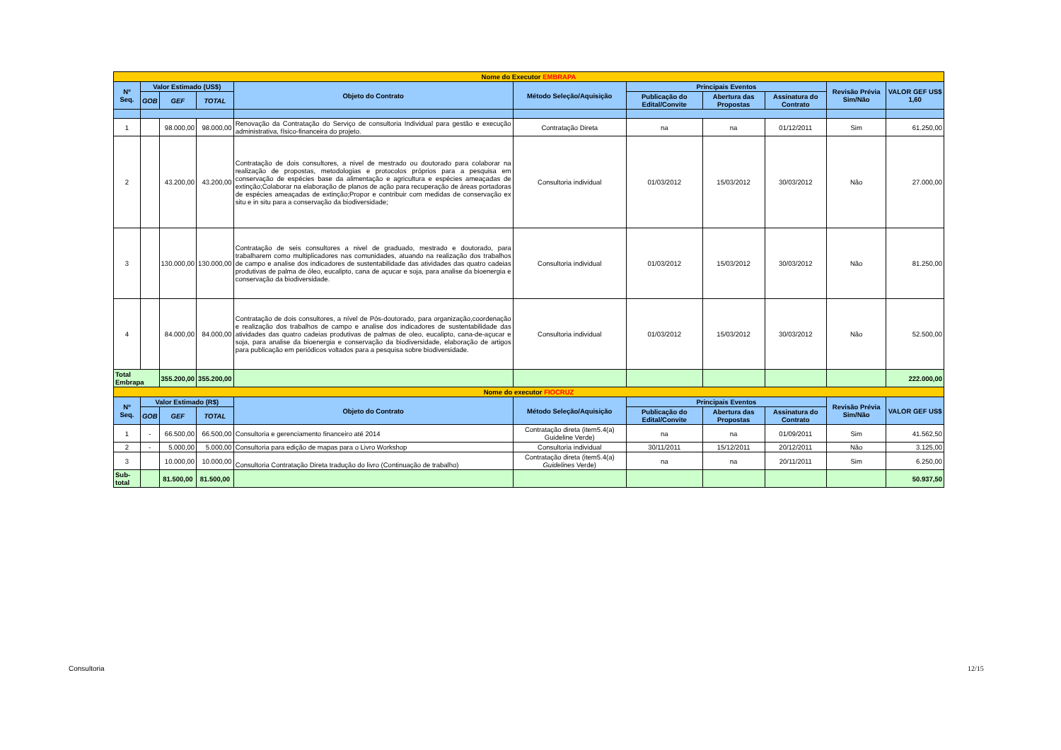| Nome do Executor EMBRAPA | | | | | | | | | | |
| Nº Seq. | Valor Estimado (US$) | | | Objeto do Contrato | Método Seleção/Aquisição | Principais Eventos | | | Revisão Prévia Sim/Não | VALOR GEF US$ 1,60 |
| | GOB | GEF | TOTAL | | | Publicação do Edital/Convite | Abertura das Propostas | Assinatura do Contrato | | |
| 1 | | 98.000,00 | 98.000,00 | Renovação da Contratação do Serviço de consultoria Individual para gestão e execução administrativa, físico-financeira do projeto. | Contratação Direta | na | na | 01/12/2011 | Sim | 61.250,00 |
| 2 | | 43.200,00 | 43.200,00 | Contratação de dois consultores, a nivel de mestrado ou doutorado para colaborar na realização de propostas, metodologias e protocolos próprios para a pesquisa em conservação de espécies base da alimentação e agricultura e espécies ameaçadas de extinção;Colaborar na elaboração de planos de ação para recuperação de áreas portadoras de espécies ameaçadas de extinção;Propor e contribuir com medidas de conservação ex situ e in situ para a conservação da biodiversidade; | Consultoria individual | 01/03/2012 | 15/03/2012 | 30/03/2012 | Não | 27.000,00 |
| 3 | | 130.000,00 | 130.000,00 | Contratação de seis consultores a nivel de graduado, mestrado e doutorado, para trabalharem como multiplicadores nas comunidades, atuando na realização dos trabalhos de campo e analise dos indicadores de sustentabilidade das atividades das quatro cadeias produtivas de palma de óleo, eucalipto, cana de açucar e soja, para analise da bioenergia e conservação da biodiversidade. | Consultoria individual | 01/03/2012 | 15/03/2012 | 30/03/2012 | Não | 81.250,00 |
| 4 | | 84.000,00 | 84.000,00 | Contratação de dois consultores, a nível de Pós-doutorado, para organização,coordenação e realização dos trabalhos de campo e analise dos indicadores de sustentabilidade das atividades das quatro cadeias produtivas de palmas de oleo, eucalipto, cana-de-açucar e soja, para analise da bioenergia e conservação da biodiversidade, elaboração de artigos para publicação em periódicos voltados para a pesquisa sobre biodiversidade. | Consultoria individual | 01/03/2012 | 15/03/2012 | 30/03/2012 | Não | 52.500,00 |
| Total Embrapa | | 355.200,00 | 355.200,00 | | | | | | | 222.000,00 |
| Nome do executor FIOCRUZ | | | | | | | | | | |
| Nº Seq. | Valor Estimado (R$) | | | Objeto do Contrato | Método Seleção/Aquisição | Principais Eventos | | | Revisão Prévia Sim/Não | VALOR GEF US$ |
| | GOB | GEF | TOTAL | | | Publicação do Edital/Convite | Abertura das Propostas | Assinatura do Contrato | | |
| 1 | - | 66.500,00 | 66.500,00 | Consultoria e gerenciamento financeiro até 2014 | Contratação direta (item5.4(a) Guideline Verde) | na | na | 01/09/2011 | Sim | 41.562,50 |
| 2 | - | 5.000,00 | 5.000,00 | Consultoria para edição de mapas para o Livro Workshop | Consultoria individual | 30/11/2011 | 15/12/2011 | 20/12/2011 | Não | 3.125,00 |
| 3 | | 10.000,00 | 10.000,00 | Consultoria Contratação Direta tradução do livro (Continuação de trabalho) | Contratação direta (item5.4(a) Guidelines Verde) | na | na | 20/11/2011 | Sim | 6.250,00 |
| Sub-total | | 81.500,00 | 81.500,00 | | | | | | | 50.937,50 |
Consultoria 12/15